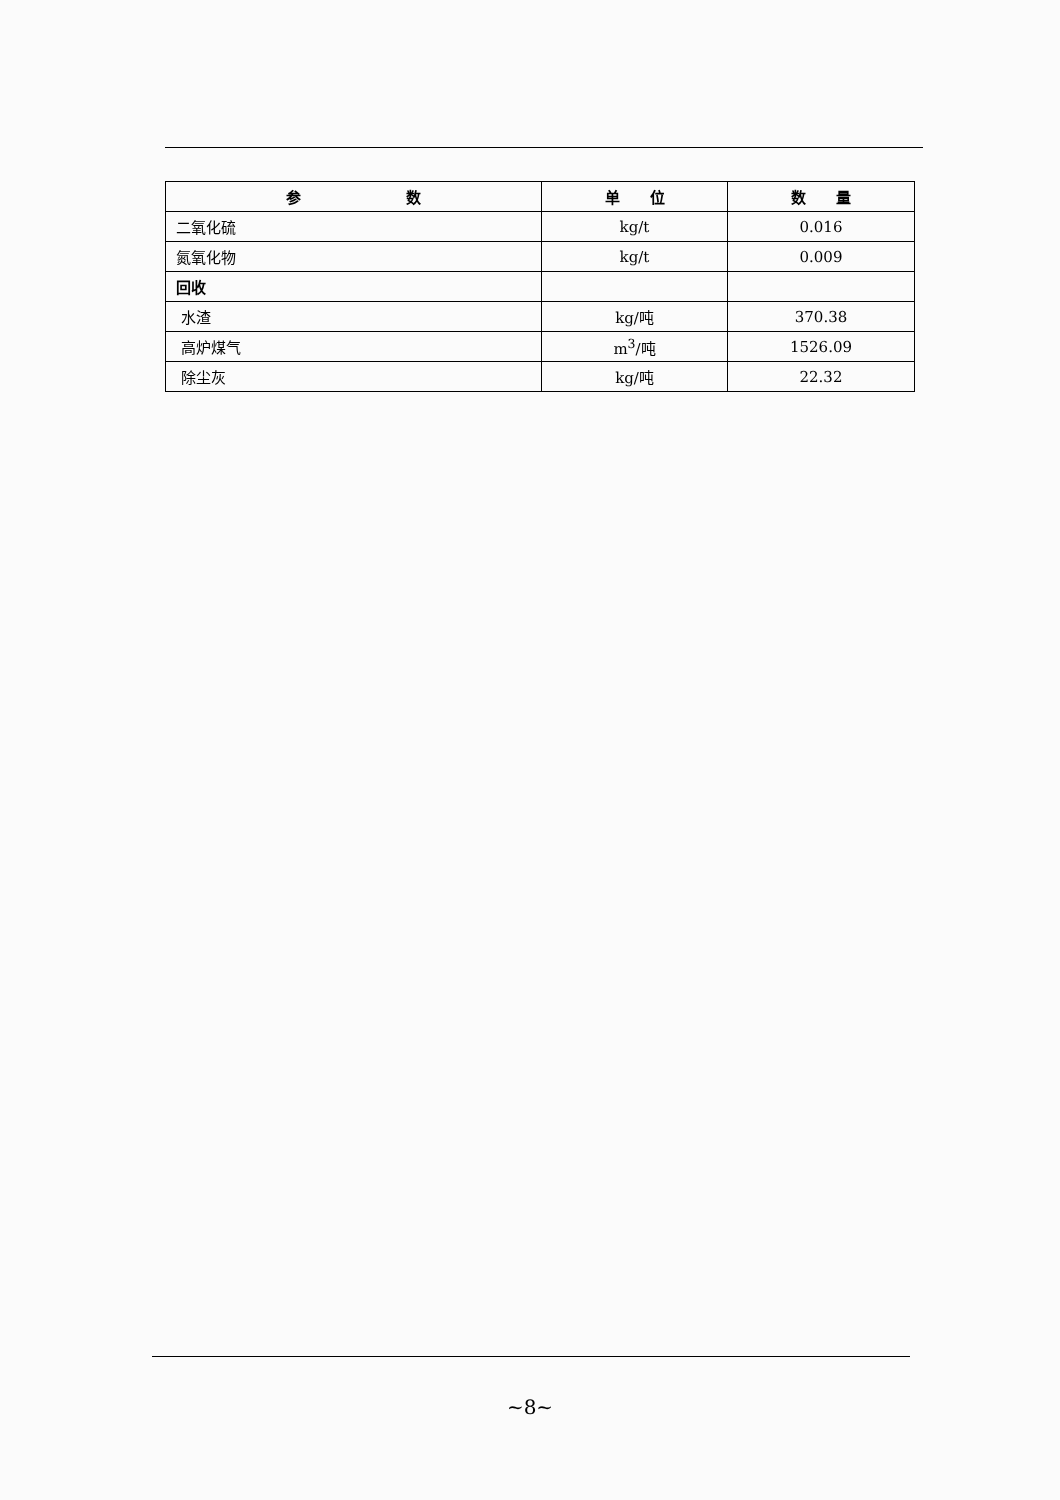| 参 数 | 单 位 | 数 量 |
| --- | --- | --- |
| 二氧化硫 | kg/t | 0.016 |
| 氮氧化物 | kg/t | 0.009 |
| 回收 | | |
| 水渣 | kg/吨 | 370.38 |
| 高炉煤气 | m<sup>3</sup>/吨 | 1526.09 |
| 除尘灰 | kg/吨 | 22.32 |
~8~